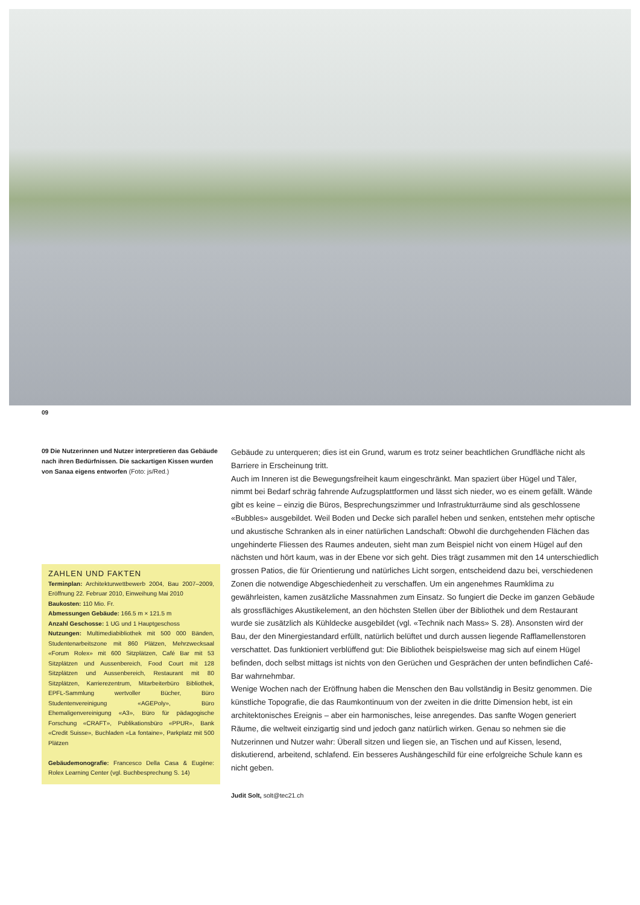09
09 Die Nutzerinnen und Nutzer interpretieren das Gebäude nach ihren Bedürfnissen. Die sackartigen Kissen wurden von Sanaa eigens entworfen (Foto: js/Red.)
ZAHLEN UND FAKTEN
Terminplan: Architekturwettbewerb 2004, Bau 2007–2009, Eröffnung 22. Februar 2010, Einweihung Mai 2010
Baukosten: 110 Mio. Fr.
Abmessungen Gebäude: 166.5 m × 121.5 m
Anzahl Geschosse: 1 UG und 1 Hauptgeschoss
Nutzungen: Multimediabibliothek mit 500 000 Bänden, Studentenarbeitszone mit 860 Plätzen, Mehrzwecksaal «Forum Rolex» mit 600 Sitzplätzen, Café Bar mit 53 Sitzplätzen und Aussenbereich, Food Court mit 128 Sitzplätzen und Aussenbereich, Restaurant mit 80 Sitzplätzen, Karrierezentrum, Mitarbeiterbüro Bibliothek, EPFL-Sammlung wertvoller Bücher, Büro Studentenvereinigung «AGEPoly», Büro Ehemaligenvereinigung «A3», Büro für pädagogische Forschung «CRAFT», Publikationsbüro «PPUR», Bank «Credit Suisse», Buchladen «La fontaine», Parkplatz mit 500 Plätzen
Gebäudemonografie: Francesco Della Casa & Eugène: Rolex Learning Center (vgl. Buchbesprechung S. 14)
Gebäude zu unterqueren; dies ist ein Grund, warum es trotz seiner beachtlichen Grundfläche nicht als Barriere in Erscheinung tritt.
Auch im Inneren ist die Bewegungsfreiheit kaum eingeschränkt. Man spaziert über Hügel und Täler, nimmt bei Bedarf schräg fahrende Aufzugsplattformen und lässt sich nieder, wo es einem gefällt. Wände gibt es keine – einzig die Büros, Besprechungszimmer und Infrastrukturräume sind als geschlossene «Bubbles» ausgebildet. Weil Boden und Decke sich parallel heben und senken, entstehen mehr optische und akustische Schranken als in einer natürlichen Landschaft: Obwohl die durchgehenden Flächen das ungehinderte Fliessen des Raumes andeuten, sieht man zum Beispiel nicht von einem Hügel auf den nächsten und hört kaum, was in der Ebene vor sich geht. Dies trägt zusammen mit den 14 unterschiedlich grossen Patios, die für Orientierung und natürliches Licht sorgen, entscheidend dazu bei, verschiedenen Zonen die notwendige Abgeschiedenheit zu verschaffen. Um ein angenehmes Raumklima zu gewährleisten, kamen zusätzliche Massnahmen zum Einsatz. So fungiert die Decke im ganzen Gebäude als grossflächiges Akustikelement, an den höchsten Stellen über der Bibliothek und dem Restaurant wurde sie zusätzlich als Kühldecke ausgebildet (vgl. «Technik nach Mass» S. 28). Ansonsten wird der Bau, der den Minergiestandard erfüllt, natürlich belüftet und durch aussen liegende Rafflamellenstoren verschattet. Das funktioniert verblüffend gut: Die Bibliothek beispielsweise mag sich auf einem Hügel befinden, doch selbst mittags ist nichts von den Gerüchen und Gesprächen der unten befindlichen Café-Bar wahrnehmbar.
Wenige Wochen nach der Eröffnung haben die Menschen den Bau vollständig in Besitz genommen. Die künstliche Topografie, die das Raumkontinuum von der zweiten in die dritte Dimension hebt, ist ein architektonisches Ereignis – aber ein harmonisches, leise anregendes. Das sanfte Wogen generiert Räume, die weltweit einzigartig sind und jedoch ganz natürlich wirken. Genau so nehmen sie die Nutzerinnen und Nutzer wahr: Überall sitzen und liegen sie, an Tischen und auf Kissen, lesend, diskutierend, arbeitend, schlafend. Ein besseres Aushängeschild für eine erfolgreiche Schule kann es nicht geben.
Judit Solt, solt@tec21.ch